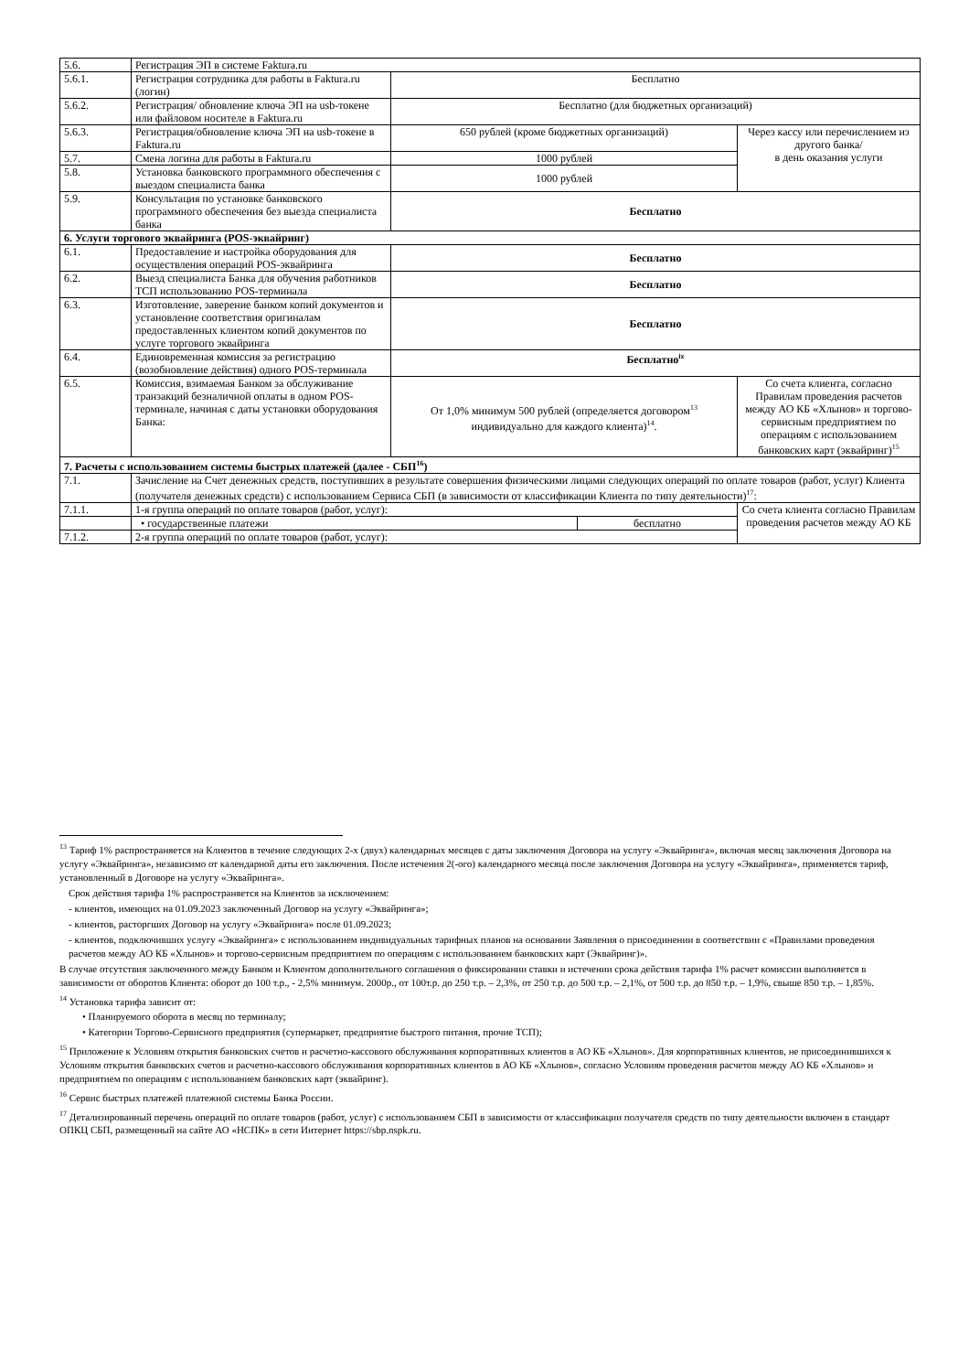| 5.6. | Регистрация ЭП в системе Faktura.ru | | | |
| 5.6.1. | Регистрация сотрудника для работы в Faktura.ru (логин) | Бесплатно | | |
| 5.6.2. | Регистрация/ обновление ключа ЭП на usb-токене или файловом носителе в Faktura.ru | Бесплатно (для бюджетных организаций) | | |
| 5.6.3. | Регистрация/обновление ключа ЭП на usb-токене в Faktura.ru | 650 рублей (кроме бюджетных организаций) | | Через кассу или перечислением из другого банка/ в день оказания услуги |
| 5.7. | Смена логина для работы в Faktura.ru | 1000 рублей | | |
| 5.8. | Установка банковского программного обеспечения с выездом специалиста банка | 1000 рублей | | |
| 5.9. | Консультация по установке банковского программного обеспечения без выезда специалиста банка | Бесплатно | | |
| 6. Услуги торгового эквайринга (POS-эквайринг) | | | | |
| 6.1. | Предоставление и настройка оборудования для осуществления операций POS-эквайринга | Бесплатно | | |
| 6.2. | Выезд специалиста Банка для обучения работников ТСП использованию POS-терминала | Бесплатно | | |
| 6.3. | Изготовление, заверение банком копий документов и установление соответствия оригиналам предоставленных клиентом копий документов по услуге торгового эквайринга | Бесплатно | | |
| 6.4. | Единовременная комиссия за регистрацию (возобновление действия) одного POS-терминала | Бесплатно<sup>ix</sup> | | |
| 6.5. | Комиссия, взимаемая Банком за обслуживание транзакций безналичной оплаты в одном POS-терминале, начиная с даты установки оборудования Банка: | От 1,0% минимум 500 рублей (определяется договором<sup>13</sup> индивидуально для каждого клиента)<sup>14</sup>. | | Со счета клиента, согласно Правилам проведения расчетов между АО КБ «Хлынов» и торгово-сервисным предприятием по операциям с использованием банковских карт (эквайринг)<sup>15</sup> |
| 7. Расчеты с использованием системы быстрых платежей (далее - СБП<sup>16</sup>) | | | | |
| 7.1. | Зачисление на Счет денежных средств, поступивших в результате совершения физическими лицами следующих операций по оплате товаров (работ, услуг) Клиента (получателя денежных средств) с использованием Сервиса СБП (в зависимости от классификации Клиента по типу деятельности)<sup>17</sup>: | | | |
| 7.1.1. | 1-я группа операций по оплате товаров (работ, услуг): | | | Со счета клиента согласно Правилам проведения расчетов между АО КБ |
| | • государственные платежи | | бесплатно | |
| 7.1.2. | 2-я группа операций по оплате товаров (работ, услуг): | | | |
<sup>13</sup> Тариф 1% распространяется на Клиентов в течение следующих 2-х (двух) календарных месяцев с даты заключения Договора на услугу «Эквайринга», включая месяц заключения Договора на услугу «Эквайринга», независимо от календарной даты его заключения. После истечения 2(-ого) календарного месяца после заключения Договора на услугу «Эквайринга», применяется тариф, установленный в Договоре на услугу «Эквайринга».
Срок действия тарифа 1% распространяется на Клиентов за исключением:
- клиентов, имеющих на 01.09.2023 заключенный Договор на услугу «Эквайринга»;
- клиентов, расторгших Договор на услугу «Эквайринга» после 01.09.2023;
- клиентов, подключивших услугу «Эквайринга» с использованием индивидуальных тарифных планов на основании Заявления о присоединении в соответствии с «Правилами проведения расчетов между АО КБ «Хлынов» и торгово-сервисным предприятием по операциям с использованием банковских карт (Эквайринг)».
В случае отсутствия заключенного между Банком и Клиентом дополнительного соглашения о фиксировании ставки и истечении срока действия тарифа 1% расчет комиссии выполняется в зависимости от оборотов Клиента: оборот до 100 т.р., - 2,5% минимум. 2000р., от 100т.р. до 250 т.р. – 2,3%, от 250 т.р. до 500 т.р. – 2,1%, от 500 т.р. до 850 т.р. – 1,9%, свыше 850 т.р. – 1,85%.
<sup>14</sup> Установка тарифа зависит от:
• Планируемого оборота в месяц по терминалу;
• Категории Торгово-Сервисного предприятия (супермаркет, предприятие быстрого питания, прочие ТСП);
<sup>15</sup> Приложение к Условиям открытия банковских счетов и расчетно-кассового обслуживания корпоративных клиентов в АО КБ «Хлынов». Для корпоративных клиентов, не присоединившихся к Условиям открытия банковских счетов и расчетно-кассового обслуживания корпоративных клиентов в АО КБ «Хлынов», согласно Условиям проведения расчетов между АО КБ «Хлынов» и предприятием по операциям с использованием банковских карт (эквайринг).
<sup>16</sup> Сервис быстрых платежей платежной системы Банка России.
<sup>17</sup> Детализированный перечень операций по оплате товаров (работ, услуг) с использованием СБП в зависимости от классификации получателя средств по типу деятельности включен в стандарт ОПКЦ СБП, размещенный на сайте АО «НСПК» в сети Интернет https://sbp.nspk.ru.